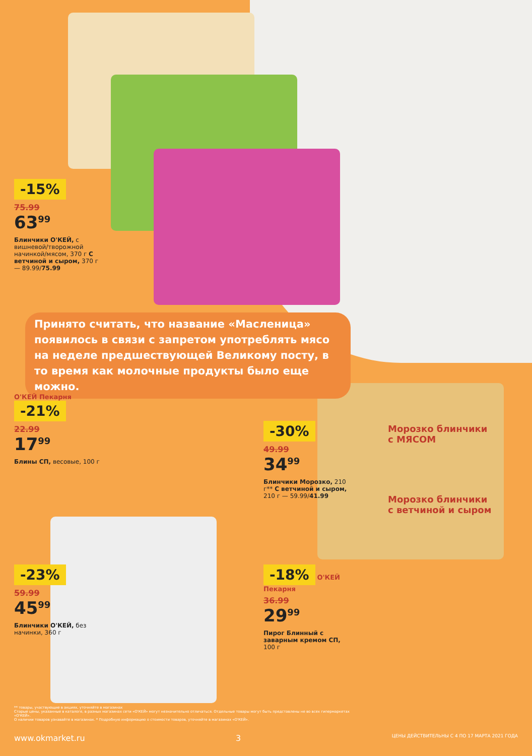-15%
75.99
63<sup>99</sup>
Блинчики О'КЕЙ, с вишневой/творожной начинкой/мясом, 370 г С ветчиной и сыром, 370 г — 89.99/75.99
Принято считать, что название «Масленица» появилось в связи с запретом употреблять мясо на неделе предшествующей Великому посту, в то время как молочные продукты было еще можно.
О'КЕЙ Пекарня
-21%
22.99
17<sup>99</sup>
Блины СП, весовые, 100 г
-30%
49.99
34<sup>99</sup>
Блинчики Морозко, 210 г** С ветчиной и сыром, 210 г — 59.99/41.99
Морозко блинчики
с МЯСОМ
Морозко блинчики
с ветчиной и сыром
-23%
59.99
45<sup>99</sup>
Блинчики О'КЕЙ, без начинки, 360 г
-18%
О'КЕЙ Пекарня
36.99
29<sup>99</sup>
Пирог Блинный с заварным кремом СП, 100 г
** товары, участвующие в акциях, уточняйте в магазинах
Старые цены, указанные в каталоге, в разных магазинах сети «О'КЕЙ» могут незначительно отличаться. Отдельные товары могут быть представлены не во всех гипермаркетах «О'КЕЙ».
О наличии товаров узнавайте в магазинах. * Подробную информацию о стоимости товаров, уточняйте в магазинах «О'КЕЙ».
www.okmarket.ru 3 ЦЕНЫ ДЕЙСТВИТЕЛЬНЫ С 4 ПО 17 МАРТА 2021 ГОДА